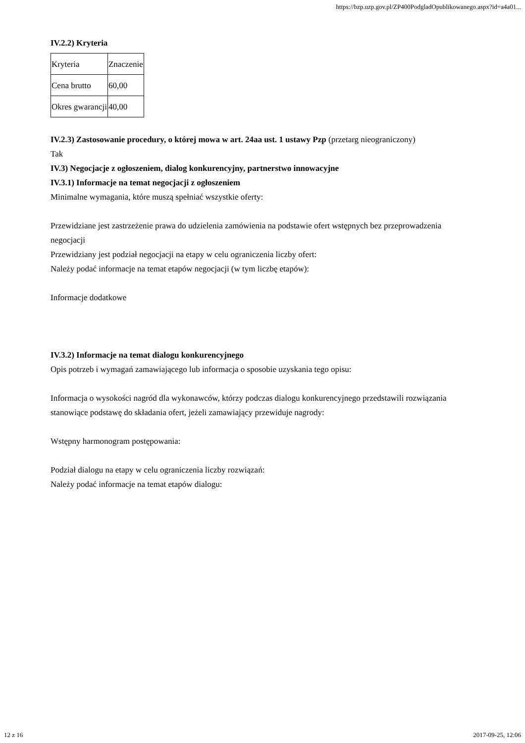https://bzp.uzp.gov.pl/ZP400PodgladOpublikowanego.aspx?id=a4a01...
IV.2.2) Kryteria
| Kryteria | Znaczenie |
| Cena brutto | 60,00 |
| Okres gwarancji | 40,00 |
IV.2.3) Zastosowanie procedury, o której mowa w art. 24aa ust. 1 ustawy Pzp (przetarg nieograniczony)
Tak
IV.3) Negocjacje z ogłoszeniem, dialog konkurencyjny, partnerstwo innowacyjne
IV.3.1) Informacje na temat negocjacji z ogłoszeniem
Minimalne wymagania, które muszą spełniać wszystkie oferty:
Przewidziane jest zastrzeżenie prawa do udzielenia zamówienia na podstawie ofert wstępnych bez przeprowadzenia negocjacji
Przewidziany jest podział negocjacji na etapy w celu ograniczenia liczby ofert:
Należy podać informacje na temat etapów negocjacji (w tym liczbę etapów):
Informacje dodatkowe
IV.3.2) Informacje na temat dialogu konkurencyjnego
Opis potrzeb i wymagań zamawiającego lub informacja o sposobie uzyskania tego opisu:
Informacja o wysokości nagród dla wykonawców, którzy podczas dialogu konkurencyjnego przedstawili rozwiązania stanowiące podstawę do składania ofert, jeżeli zamawiający przewiduje nagrody:
Wstępny harmonogram postępowania:
Podział dialogu na etapy w celu ograniczenia liczby rozwiązań:
Należy podać informacje na temat etapów dialogu:
12 z 16 2017-09-25, 12:06